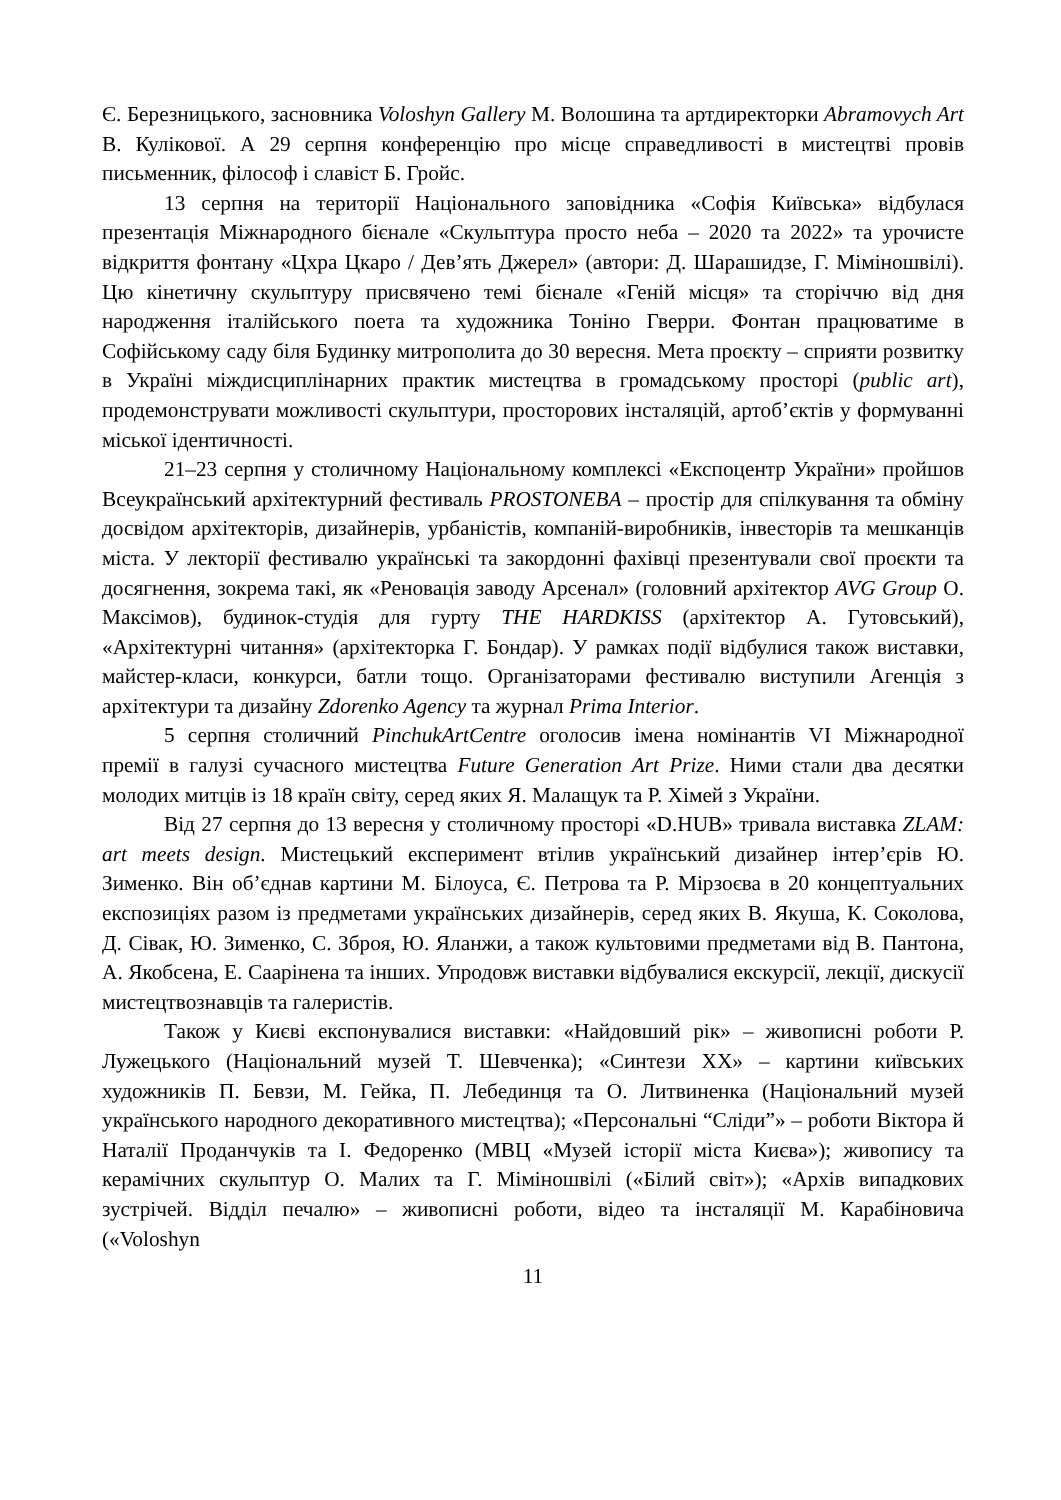Є. Березницького, засновника Voloshyn Gallery М. Волошина та артдиректорки Abramovych Art В. Кулікової. А 29 серпня конференцію про місце справедливості в мистецтві провів письменник, філософ і славіст Б. Гройс.
13 серпня на території Національного заповідника «Софія Київська» відбулася презентація Міжнародного бієнале «Скульптура просто неба – 2020 та 2022» та урочисте відкриття фонтану «Цхра Цкаро / Дев’ять Джерел» (автори: Д. Шарашидзе, Г. Міміношвілі). Цю кінетичну скульптуру присвячено темі бієнале «Геній місця» та сторіччю від дня народження італійського поета та художника Тоніно Гверри. Фонтан працюватиме в Софійському саду біля Будинку митрополита до 30 вересня. Мета проєкту – сприяти розвитку в Україні міждисциплінарних практик мистецтва в громадському просторі (public art), продемонструвати можливості скульптури, просторових інсталяцій, артоб’єктів у формуванні міської ідентичності.
21–23 серпня у столичному Національному комплексі «Експоцентр України» пройшов Всеукраїнський архітектурний фестиваль PROSTONEBA – простір для спілкування та обміну досвідом архітекторів, дизайнерів, урбаністів, компаній-виробників, інвесторів та мешканців міста. У лекторії фестивалю українські та закордонні фахівці презентували свої проєкти та досягнення, зокрема такі, як «Реновація заводу Арсенал» (головний архітектор AVG Group О. Максімов), будинок-студія для гурту THE HARDKISS (архітектор А. Гутовський), «Архітектурні читання» (архітекторка Г. Бондар). У рамках події відбулися також виставки, майстер-класи, конкурси, батли тощо. Організаторами фестивалю виступили Агенція з архітектури та дизайну Zdorenko Agency та журнал Prima Interior.
5 серпня столичний PinchukArtCentre оголосив імена номінантів VI Міжнародної премії в галузі сучасного мистецтва Future Generation Art Prize. Ними стали два десятки молодих митців із 18 країн світу, серед яких Я. Малащук та Р. Хімей з України.
Від 27 серпня до 13 вересня у столичному просторі «D.HUB» тривала виставка ZLAM: art meets design. Мистецький експеримент втілив український дизайнер інтер’єрів Ю. Зименко. Він об’єднав картини М. Білоуса, Є. Петрова та Р. Мірзоєва в 20 концептуальних експозиціях разом із предметами українських дизайнерів, серед яких В. Якуша, К. Соколова, Д. Сівак, Ю. Зименко, С. Зброя, Ю. Яланжи, а також культовими предметами від В. Пантона, А. Якобсена, Е. Саарінена та інших. Упродовж виставки відбувалися екскурсії, лекції, дискусії мистецтвознавців та галеристів.
Також у Києві експонувалися виставки: «Найдовший рік» – живописні роботи Р. Лужецького (Національний музей Т. Шевченка); «Синтези ХХ» – картини київських художників П. Бевзи, М. Гейка, П. Лебединця та О. Литвиненка (Національний музей українського народного декоративного мистецтва); «Персональні “Сліди”» – роботи Віктора й Наталії Проданчуків та І. Федоренко (МВЦ «Музей історії міста Києва»); живопису та керамічних скульптур О. Малих та Г. Міміношвілі («Білий світ»); «Архів випадкових зустрічей. Відділ печалю» – живописні роботи, відео та інсталяції М. Карабіновича («Voloshyn
11